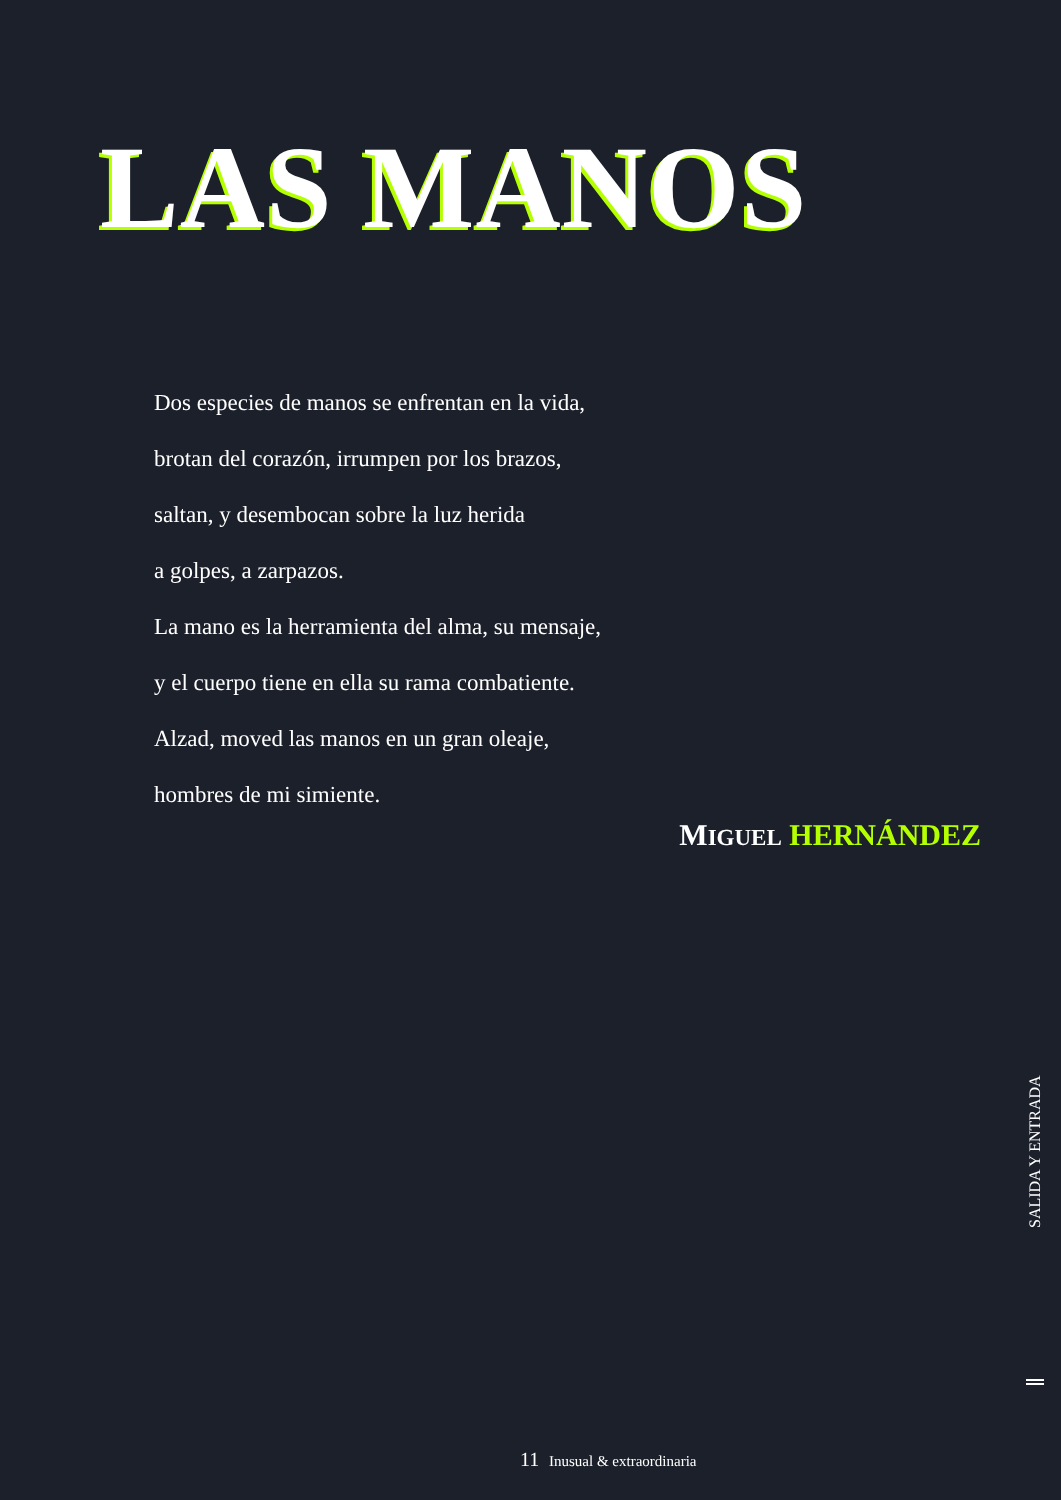LAS MANOS
Dos especies de manos se enfrentan en la vida,
brotan del corazón, irrumpen por los brazos,
saltan, y desembocan sobre la luz herida
a golpes, a zarpazos.
La mano es la herramienta del alma, su mensaje,
y el cuerpo tiene en ella su rama combatiente.
Alzad, moved las manos en un gran oleaje,
hombres de mi simiente.
MIGUEL HERNÁNDEZ
SALIDA Y ENTRADA
11 Inusual & extraordinaria